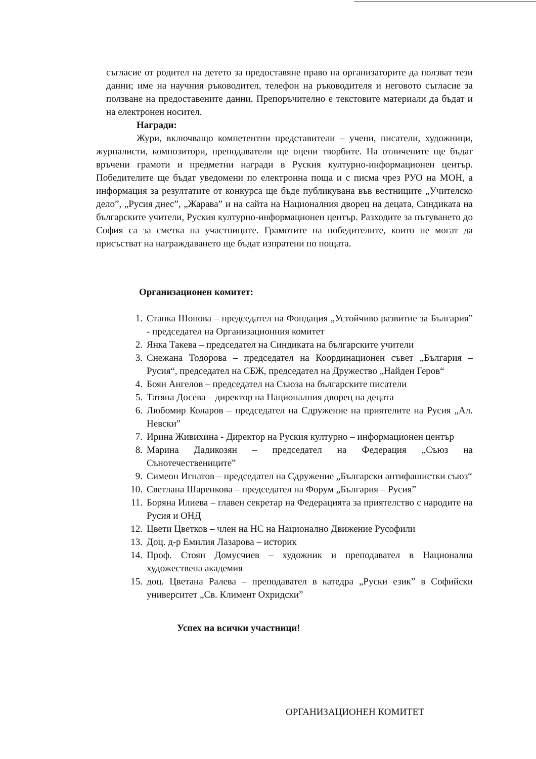съгласие от родител на детето за предоставяне право на организаторите да ползват тези данни; име на научния ръководител, телефон на ръководителя и неговото съгласие за ползване на предоставените данни. Препоръчително е текстовите материали да бъдат и на електронен носител.
Награди:
Жури, включващо компетентни представители – учени, писатели, художници, журналисти, композитори, преподаватели ще оцени творбите. На отличените ще бъдат връчени грамоти и предметни награди в Руския културно-информационен център. Победителите ще бъдат уведомени по електронна поща и с писма чрез РУО на МОН, а информация за резултатите от конкурса ще бъде публикувана във вестниците „Учителско дело”, „Русия днес”, „Жарава” и на сайта на Националния дворец на децата, Синдиката на българските учители, Руския културно-информационен център. Разходите за пътуването до София са за сметка на участниците. Грамотите на победителите, които не могат да присъстват на награждаването ще бъдат изпратени по пощата.
Организационен комитет:
1. Станка Шопова – председател на Фондация „Устойчиво развитие за България” - председател на Организационния комитет
2. Янка Такева – председател на Синдиката на българските учители
3. Снежана Тодорова – председател на Координационен съвет „България – Русия“, председател на СБЖ, председател на Дружество „Найден Геров“
4. Боян Ангелов – председател на Съюза на българските писатели
5. Татяна Досева – директор на Националния дворец на децата
6. Любомир Коларов – председател на Сдружение на приятелите на Русия „Ал. Невски”
7. Ирина Живихина - Директор на Руския културно – информационен център
8. Марина Дадикозян – председател на Федерация „Съюз на Сънотечествениците”
9. Симеон Игнатов – председател на Сдружение „Български антифашистки съюз“
10. Светлана Шаренкова – председател на Форум „България – Русия”
11. Боряна Илиева – главен секретар на Федерацията за приятелство с народите на Русия и ОНД
12. Цвети Цветков – член на НС на Национално Движение Русофили
13. Доц. д-р Емилия Лазарова – историк
14. Проф. Стоян Домусчиев – художник и преподавател в Национална художествена академия
15. доц. Цветана Ралева – преподавател в катедра „Руски език” в Софийски университет „Св. Климент Охридски”
Успех на всички участници!
ОРГАНИЗАЦИОНЕН КОМИТЕТ